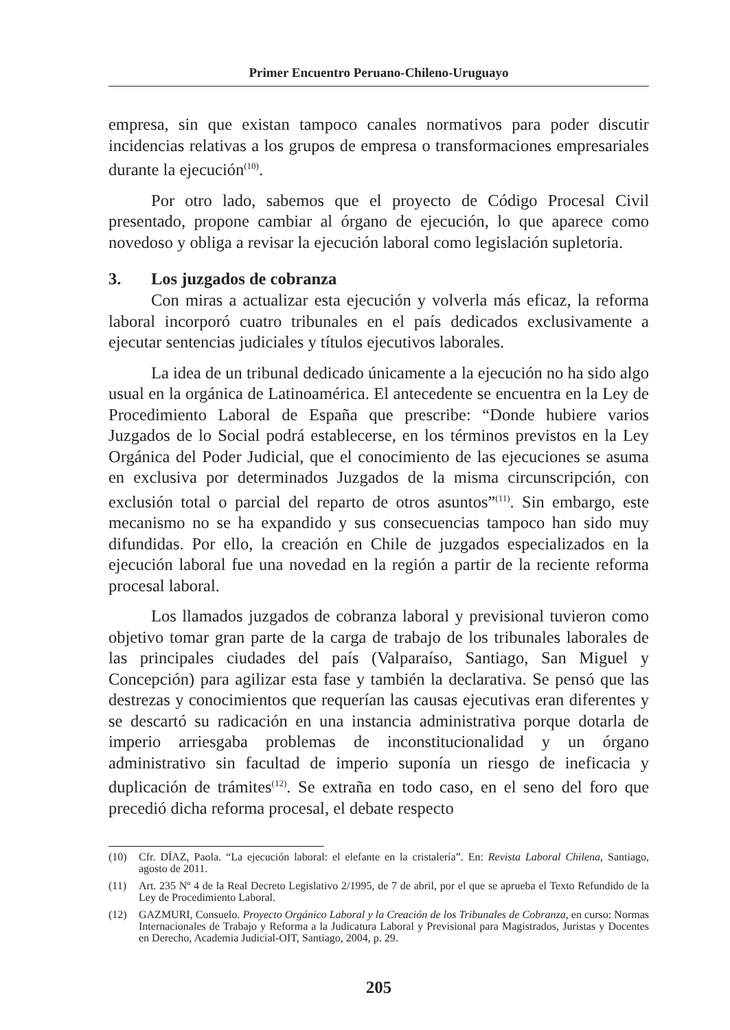Primer Encuentro Peruano-Chileno-Uruguayo
empresa, sin que existan tampoco canales normativos para poder discutir incidencias relativas a los grupos de empresa o transformaciones empresariales durante la ejecución<sup>(10)</sup>.
Por otro lado, sabemos que el proyecto de Código Procesal Civil presentado, propone cambiar al órgano de ejecución, lo que aparece como novedoso y obliga a revisar la ejecución laboral como legislación supletoria.
3. Los juzgados de cobranza
Con miras a actualizar esta ejecución y volverla más eficaz, la reforma laboral incorporó cuatro tribunales en el país dedicados exclusivamente a ejecutar sentencias judiciales y títulos ejecutivos laborales.
La idea de un tribunal dedicado únicamente a la ejecución no ha sido algo usual en la orgánica de Latinoamérica. El antecedente se encuentra en la Ley de Procedimiento Laboral de España que prescribe: “Donde hubiere varios Juzgados de lo Social podrá establecerse, en los términos previstos en la Ley Orgánica del Poder Judicial, que el conocimiento de las ejecuciones se asuma en exclusiva por determinados Juzgados de la misma circunscripción, con exclusión total o parcial del reparto de otros asuntos”<sup>(11)</sup>. Sin embargo, este mecanismo no se ha expandido y sus consecuencias tampoco han sido muy difundidas. Por ello, la creación en Chile de juzgados especializados en la ejecución laboral fue una novedad en la región a partir de la reciente reforma procesal laboral.
Los llamados juzgados de cobranza laboral y previsional tuvieron como objetivo tomar gran parte de la carga de trabajo de los tribunales laborales de las principales ciudades del país (Valparaíso, Santiago, San Miguel y Concepción) para agilizar esta fase y también la declarativa. Se pensó que las destrezas y conocimientos que requerían las causas ejecutivas eran diferentes y se descartó su radicación en una instancia administrativa porque dotarla de imperio arriesgaba problemas de inconstitucionalidad y un órgano administrativo sin facultad de imperio suponía un riesgo de ineficacia y duplicación de trámites<sup>(12)</sup>. Se extraña en todo caso, en el seno del foro que precedió dicha reforma procesal, el debate respecto
(10) Cfr. DÍAZ, Paola. “La ejecución laboral: el elefante en la cristalería”. En: Revista Laboral Chilena, Santiago, agosto de 2011.
(11) Art. 235 Nº 4 de la Real Decreto Legislativo 2/1995, de 7 de abril, por el que se aprueba el Texto Refundido de la Ley de Procedimiento Laboral.
(12) GAZMURI, Consuelo. Proyecto Orgánico Laboral y la Creación de los Tribunales de Cobranza, en curso: Normas Internacionales de Trabajo y Reforma a la Judicatura Laboral y Previsional para Magistrados, Juristas y Docentes en Derecho, Academia Judicial-OIT, Santiago, 2004, p. 29.
205